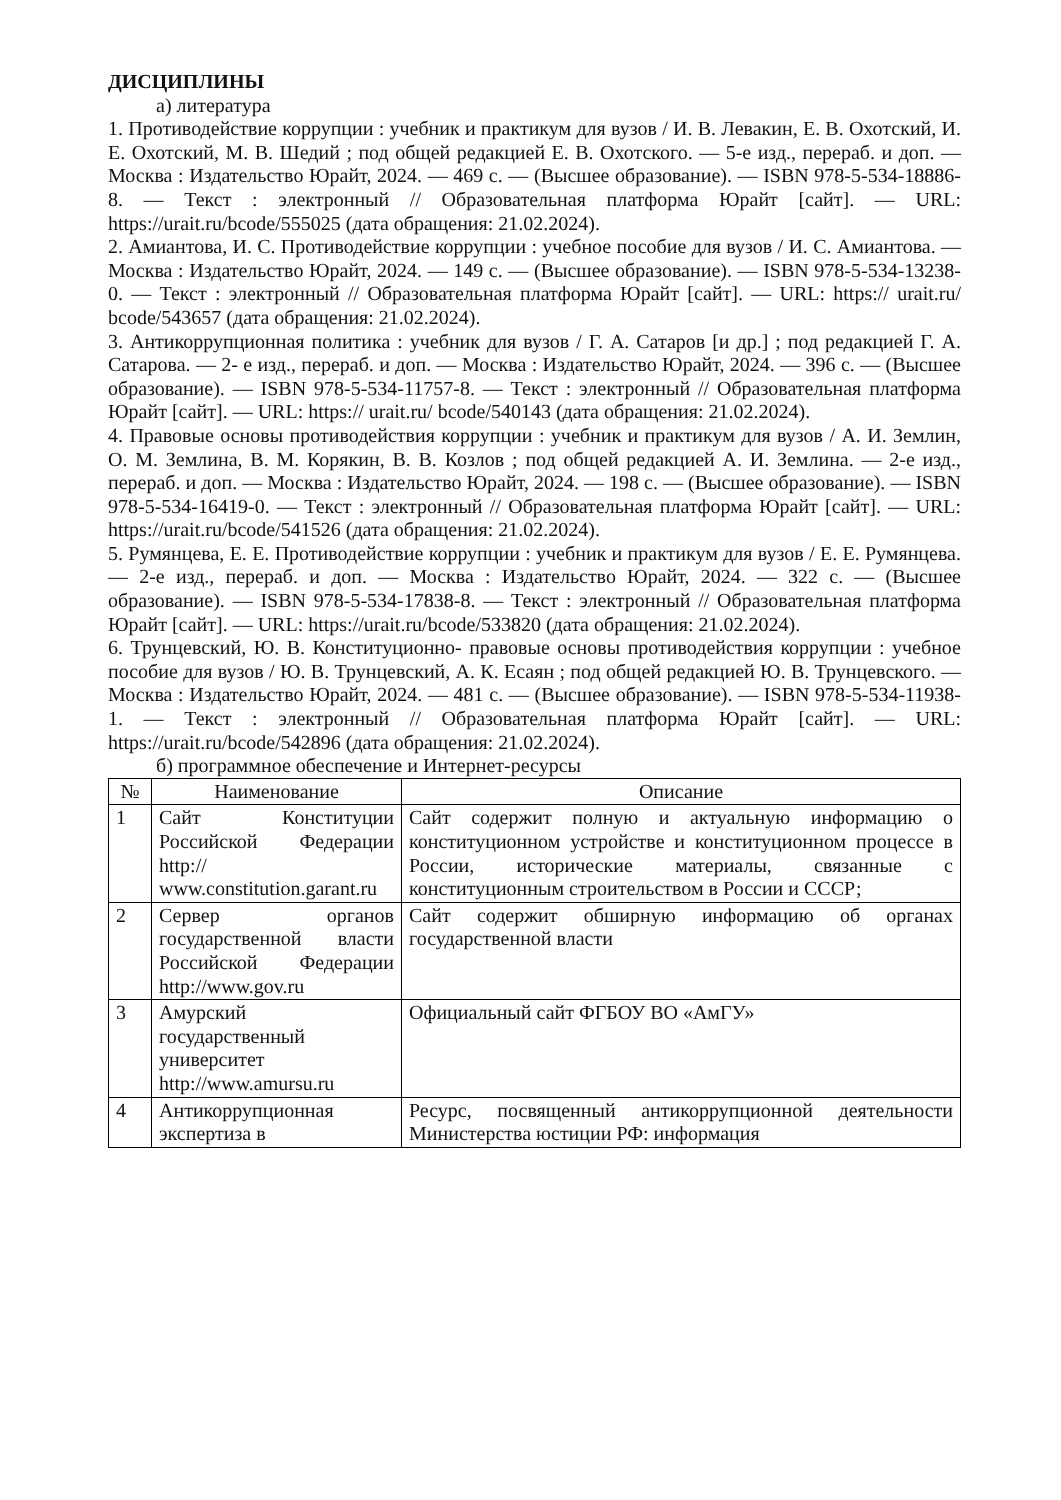ДИСЦИПЛИНЫ
а) литература
1. Противодействие коррупции : учебник и практикум для вузов / И. В. Левакин, Е. В. Охотский, И. Е. Охотский, М. В. Шедий ; под общей редакцией Е. В. Охотского. — 5-е изд., перераб. и доп. — Москва : Издательство Юрайт, 2024. — 469 с. — (Высшее образование). — ISBN 978-5-534-18886-8. — Текст : электронный // Образовательная платформа Юрайт [сайт]. — URL: https://urait.ru/bcode/555025 (дата обращения: 21.02.2024).
2. Амиантова, И. С. Противодействие коррупции : учебное пособие для вузов / И. С. Амиантова. — Москва : Издательство Юрайт, 2024. — 149 с. — (Высшее образование). — ISBN 978-5-534-13238-0. — Текст : электронный // Образовательная платформа Юрайт [сайт]. — URL: https:// urait.ru/ bcode/543657 (дата обращения: 21.02.2024).
3. Антикоррупционная политика : учебник для вузов / Г. А. Сатаров [и др.] ; под редакцией Г. А. Сатарова. — 2- е изд., перераб. и доп. — Москва : Издательство Юрайт, 2024. — 396 с. — (Высшее образование). — ISBN 978-5-534-11757-8. — Текст : электронный // Образовательная платформа Юрайт [сайт]. — URL: https:// urait.ru/ bcode/540143 (дата обращения: 21.02.2024).
4. Правовые основы противодействия коррупции : учебник и практикум для вузов / А. И. Землин, О. М. Землина, В. М. Корякин, В. В. Козлов ; под общей редакцией А. И. Землина. — 2-е изд., перераб. и доп. — Москва : Издательство Юрайт, 2024. — 198 с. — (Высшее образование). — ISBN 978-5-534-16419-0. — Текст : электронный // Образовательная платформа Юрайт [сайт]. — URL: https://urait.ru/bcode/541526 (дата обращения: 21.02.2024).
5. Румянцева, Е. Е. Противодействие коррупции : учебник и практикум для вузов / Е. Е. Румянцева. — 2-е изд., перераб. и доп. — Москва : Издательство Юрайт, 2024. — 322 с. — (Высшее образование). — ISBN 978-5-534-17838-8. — Текст : электронный // Образовательная платформа Юрайт [сайт]. — URL: https://urait.ru/bcode/533820 (дата обращения: 21.02.2024).
6. Трунцевский, Ю. В. Конституционно- правовые основы противодействия коррупции : учебное пособие для вузов / Ю. В. Трунцевский, А. К. Есаян ; под общей редакцией Ю. В. Трунцевского. — Москва : Издательство Юрайт, 2024. — 481 с. — (Высшее образование). — ISBN 978-5-534-11938-1. — Текст : электронный // Образовательная платформа Юрайт [сайт]. — URL: https://urait.ru/bcode/542896 (дата обращения: 21.02.2024).
б) программное обеспечение и Интернет-ресурсы
| № | Наименование | Описание |
| --- | --- | --- |
| 1 | Сайт Конституции Российской Федерации http:// www.constitution.garant.ru | Сайт содержит полную и актуальную информацию о конституционном устройстве и конституционном процессе в России, исторические материалы, связанные с конституционным строительством в России и СССР; |
| 2 | Сервер органов государственной власти Российской Федерации http://www.gov.ru | Сайт содержит обширную информацию об органах государственной власти |
| 3 | Амурский государственный университет http://www.amursu.ru | Официальный сайт ФГБОУ ВО «АмГУ» |
| 4 | Антикоррупционная экспертиза в | Ресурс, посвященный антикоррупционной деятельности Министерства юстиции РФ: информация |